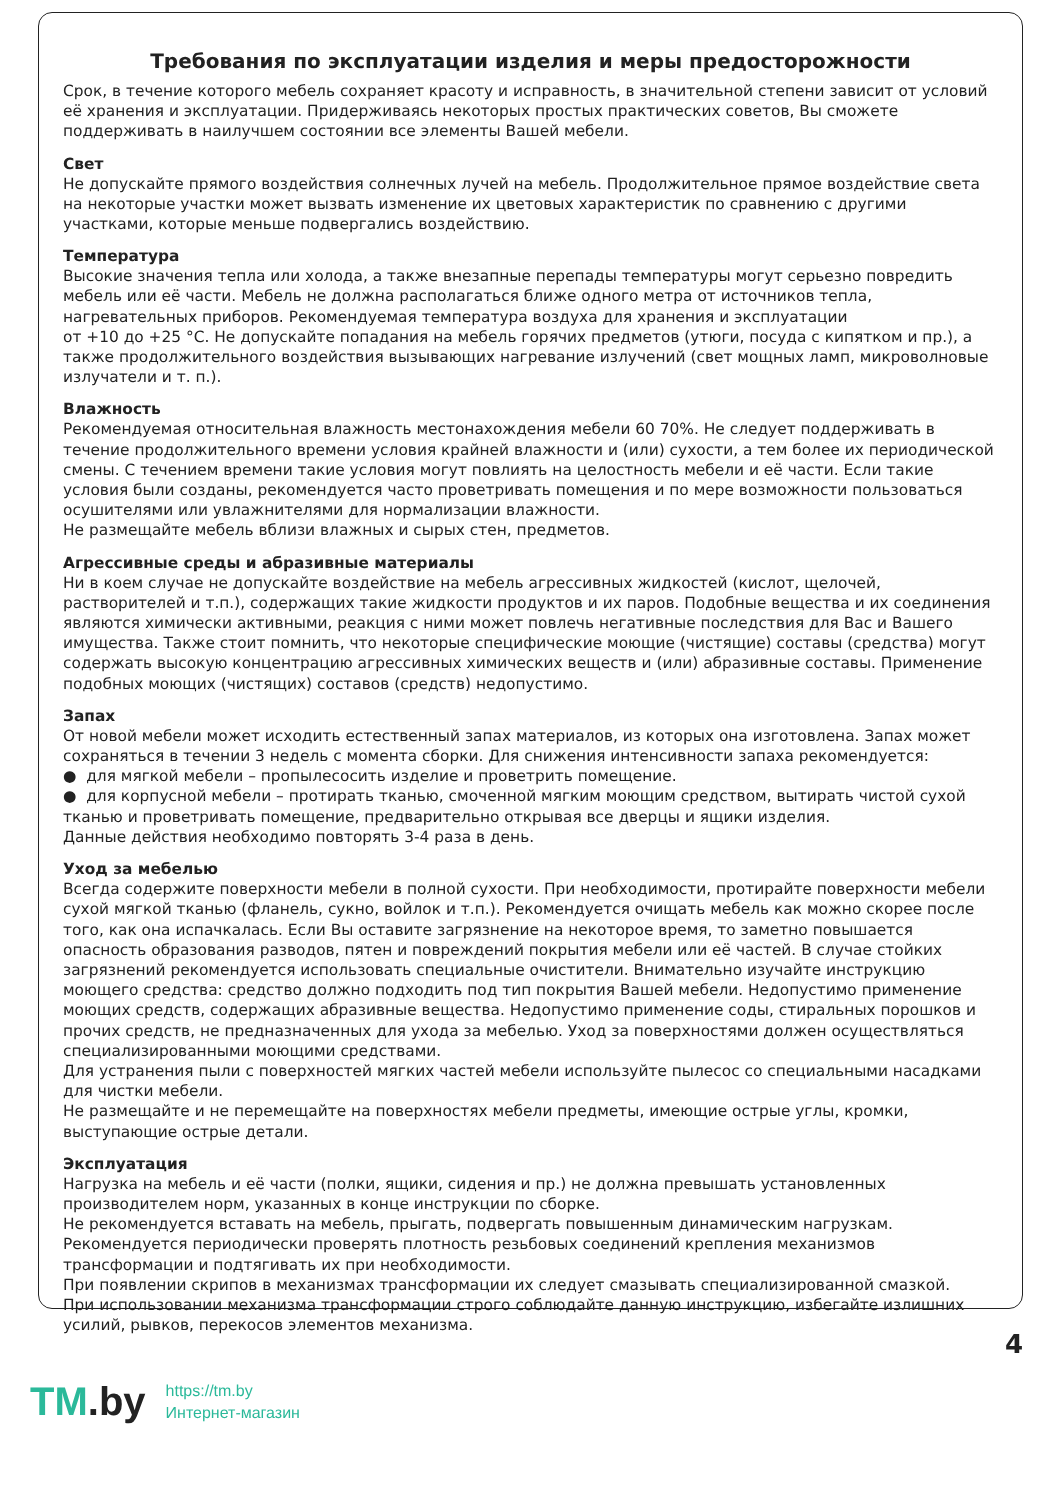Требования по эксплуатации изделия и меры предосторожности
Срок, в течение которого мебель сохраняет красоту и исправность, в значительной степени зависит от условий её хранения и эксплуатации. Придерживаясь некоторых простых практических советов, Вы сможете поддерживать в наилучшем состоянии все элементы Вашей мебели.
Свет
Не допускайте прямого воздействия солнечных лучей на мебель. Продолжительное прямое воздействие света на некоторые участки может вызвать изменение их цветовых характеристик по сравнению с другими участками, которые меньше подвергались воздействию.
Температура
Высокие значения тепла или холода, а также внезапные перепады температуры могут серьезно повредить мебель или её части. Мебель не должна располагаться ближе одного метра от источников тепла, нагревательных приборов. Рекомендуемая температура воздуха для хранения и эксплуатации
от +10 до +25 °С. Не допускайте попадания на мебель горячих предметов (утюги, посуда с кипятком и пр.), а также продолжительного воздействия вызывающих нагревание излучений (свет мощных ламп, микроволновые излучатели и т. п.).
Влажность
Рекомендуемая относительная влажность местонахождения мебели 60 70%. Не следует поддерживать в течение продолжительного времени условия крайней влажности и (или) сухости, а тем более их периодической смены. С течением времени такие условия могут повлиять на целостность мебели и её части. Если такие условия были созданы, рекомендуется часто проветривать помещения и по мере возможности пользоваться осушителями или увлажнителями для нормализации влажности.
Не размещайте мебель вблизи влажных и сырых стен, предметов.
Агрессивные среды и абразивные материалы
Ни в коем случае не допускайте воздействие на мебель агрессивных жидкостей (кислот, щелочей, растворителей и т.п.), содержащих такие жидкости продуктов и их паров. Подобные вещества и их соединения являются химически активными, реакция с ними может повлечь негативные последствия для Вас и Вашего имущества. Также стоит помнить, что некоторые специфические моющие (чистящие) составы (средства) могут содержать высокую концентрацию агрессивных химических веществ и (или) абразивные составы. Применение подобных моющих (чистящих) составов (средств) недопустимо.
Запах
От новой мебели может исходить естественный запах материалов, из которых она изготовлена. Запах может сохраняться в течении 3 недель с момента сборки. Для снижения интенсивности запаха рекомендуется:
● для мягкой мебели – пропылесосить изделие и проветрить помещение.
● для корпусной мебели – протирать тканью, смоченной мягким моющим средством, вытирать чистой сухой тканью и проветривать помещение, предварительно открывая все дверцы и ящики изделия.
Данные действия необходимо повторять 3-4 раза в день.
Уход за мебелью
Всегда содержите поверхности мебели в полной сухости. При необходимости, протирайте поверхности мебели сухой мягкой тканью (фланель, сукно, войлок и т.п.). Рекомендуется очищать мебель как можно скорее после того, как она испачкалась. Если Вы оставите загрязнение на некоторое время, то заметно повышается опасность образования разводов, пятен и повреждений покрытия мебели или её частей. В случае стойких загрязнений рекомендуется использовать специальные очистители. Внимательно изучайте инструкцию моющего средства: средство должно подходить под тип покрытия Вашей мебели. Недопустимо применение моющих средств, содержащих абразивные вещества. Недопустимо применение соды, стиральных порошков и прочих средств, не предназначенных для ухода за мебелью. Уход за поверхностями должен осуществляться специализированными моющими средствами.
Для устранения пыли с поверхностей мягких частей мебели используйте пылесос со специальными насадками для чистки мебели.
Не размещайте и не перемещайте на поверхностях мебели предметы, имеющие острые углы, кромки, выступающие острые детали.
Эксплуатация
Нагрузка на мебель и её части (полки, ящики, сидения и пр.) не должна превышать установленных производителем норм, указанных в конце инструкции по сборке.
Не рекомендуется вставать на мебель, прыгать, подвергать повышенным динамическим нагрузкам.
Рекомендуется периодически проверять плотность резьбовых соединений крепления механизмов трансформации и подтягивать их при необходимости.
При появлении скрипов в механизмах трансформации их следует смазывать специализированной смазкой.
При использовании механизма трансформации строго соблюдайте данную инструкцию, избегайте излишних усилий, рывков, перекосов элементов механизма.
4
TM.by
https://tm.by
Интернет-магазин